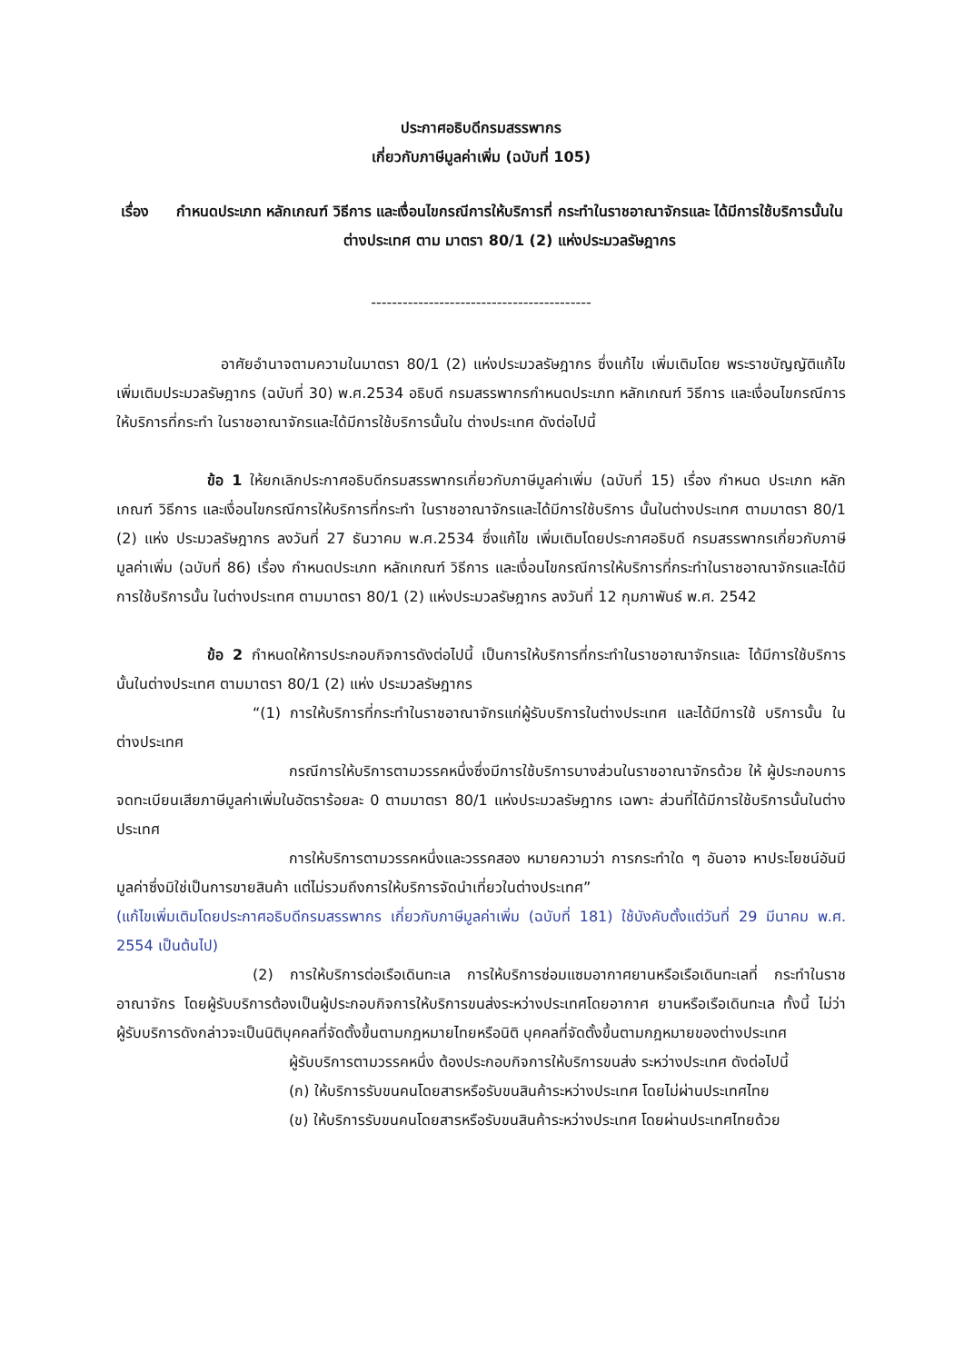ประกาศอธิบดีกรมสรรพากร
เกี่ยวกับภาษีมูลค่าเพิ่ม (ฉบับที่ 105)
เรื่อง กำหนดประเภท หลักเกณฑ์ วิธีการ และเงื่อนไขกรณีการให้บริการที่ กระทำในราชอาณาจักรและ ได้มีการใช้บริการนั้นในต่างประเทศ ตาม มาตรา 80/1 (2) แห่งประมวลรัษฎากร
------------------------------------------
อาศัยอำนาจตามความในมาตรา 80/1 (2) แห่งประมวลรัษฎากร ซึ่งแก้ไข เพิ่มเติมโดย พระราชบัญญัติแก้ไขเพิ่มเติมประมวลรัษฎากร (ฉบับที่ 30) พ.ศ.2534 อธิบดี กรมสรรพากรกำหนดประเภท หลักเกณฑ์ วิธีการ และเงื่อนไขกรณีการให้บริการที่กระทำ ในราชอาณาจักรและได้มีการใช้บริการนั้นใน ต่างประเทศ ดังต่อไปนี้
ข้อ 1 ให้ยกเลิกประกาศอธิบดีกรมสรรพากรเกี่ยวกับภาษีมูลค่าเพิ่ม (ฉบับที่ 15) เรื่อง กำหนด ประเภท หลักเกณฑ์ วิธีการ และเงื่อนไขกรณีการให้บริการที่กระทำ ในราชอาณาจักรและได้มีการใช้บริการ นั้นในต่างประเทศ ตามมาตรา 80/1 (2) แห่ง ประมวลรัษฎากร ลงวันที่ 27 ธันวาคม พ.ศ.2534 ซึ่งแก้ไข เพิ่มเติมโดยประกาศอธิบดี กรมสรรพากรเกี่ยวกับภาษีมูลค่าเพิ่ม (ฉบับที่ 86) เรื่อง กำหนดประเภท หลักเกณฑ์ วิธีการ และเงื่อนไขกรณีการให้บริการที่กระทำในราชอาณาจักรและได้มีการใช้บริการนั้น ในต่างประเทศ ตามมาตรา 80/1 (2) แห่งประมวลรัษฎากร ลงวันที่ 12 กุมภาพันธ์ พ.ศ. 2542
ข้อ 2 กำหนดให้การประกอบกิจการดังต่อไปนี้ เป็นการให้บริการที่กระทำในราชอาณาจักรและ ได้มีการใช้บริการนั้นในต่างประเทศ ตามมาตรา 80/1 (2) แห่ง ประมวลรัษฎากร
“(1) การให้บริการที่กระทำในราชอาณาจักรแก่ผู้รับบริการในต่างประเทศ และได้มีการใช้ บริการนั้น ในต่างประเทศ
กรณีการให้บริการตามวรรคหนึ่งซึ่งมีการใช้บริการบางส่วนในราชอาณาจักรด้วย ให้ ผู้ประกอบการจดทะเบียนเสียภาษีมูลค่าเพิ่มในอัตราร้อยละ 0 ตามมาตรา 80/1 แห่งประมวลรัษฎากร เฉพาะ ส่วนที่ได้มีการใช้บริการนั้นในต่างประเทศ
การให้บริการตามวรรคหนึ่งและวรรคสอง หมายความว่า การกระทำใด ๆ อันอาจ หาประโยชน์อันมีมูลค่าซึ่งมิใช่เป็นการขายสินค้า แต่ไม่รวมถึงการให้บริการจัดนำเที่ยวในต่างประเทศ”
(แก้ไขเพิ่มเติมโดยประกาศอธิบดีกรมสรรพากร เกี่ยวกับภาษีมูลค่าเพิ่ม (ฉบับที่ 181) ใช้บังคับตั้งแต่วันที่ 29 มีนาคม พ.ศ. 2554 เป็นต้นไป)
(2) การให้บริการต่อเรือเดินทะเล การให้บริการซ่อมแซมอากาศยานหรือเรือเดินทะเลที่ กระทำในราชอาณาจักร โดยผู้รับบริการต้องเป็นผู้ประกอบกิจการให้บริการขนส่งระหว่างประเทศโดยอากาศ ยานหรือเรือเดินทะเล ทั้งนี้ ไม่ว่าผู้รับบริการดังกล่าวจะเป็นนิติบุคคลที่จัดตั้งขึ้นตามกฎหมายไทยหรือนิติ บุคคลที่จัดตั้งขึ้นตามกฎหมายของต่างประเทศ
ผู้รับบริการตามวรรคหนึ่ง ต้องประกอบกิจการให้บริการขนส่ง ระหว่างประเทศ ดังต่อไปนี้
(ก) ให้บริการรับขนคนโดยสารหรือรับขนสินค้าระหว่างประเทศ โดยไม่ผ่านประเทศไทย
(ข) ให้บริการรับขนคนโดยสารหรือรับขนสินค้าระหว่างประเทศ โดยผ่านประเทศไทยด้วย